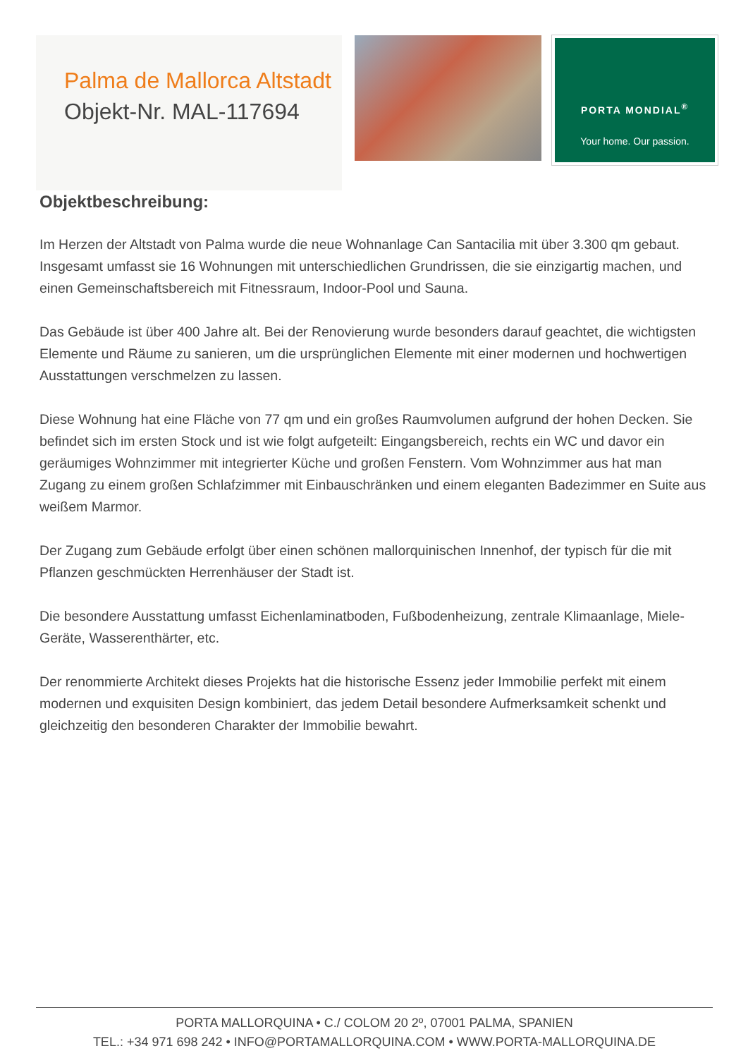Palma de Mallorca Altstadt
Objekt-Nr. MAL-117694
PORTA MONDIAL<sup>®</sup>
Your home. Our passion.
Objektbeschreibung:
Im Herzen der Altstadt von Palma wurde die neue Wohnanlage Can Santacilia mit über 3.300 qm gebaut. Insgesamt umfasst sie 16 Wohnungen mit unterschiedlichen Grundrissen, die sie einzigartig machen, und einen Gemeinschaftsbereich mit Fitnessraum, Indoor-Pool und Sauna.
Das Gebäude ist über 400 Jahre alt. Bei der Renovierung wurde besonders darauf geachtet, die wichtigsten Elemente und Räume zu sanieren, um die ursprünglichen Elemente mit einer modernen und hochwertigen Ausstattungen verschmelzen zu lassen.
Diese Wohnung hat eine Fläche von 77 qm und ein großes Raumvolumen aufgrund der hohen Decken. Sie befindet sich im ersten Stock und ist wie folgt aufgeteilt: Eingangsbereich, rechts ein WC und davor ein geräumiges Wohnzimmer mit integrierter Küche und großen Fenstern. Vom Wohnzimmer aus hat man Zugang zu einem großen Schlafzimmer mit Einbauschränken und einem eleganten Badezimmer en Suite aus weißem Marmor.
Der Zugang zum Gebäude erfolgt über einen schönen mallorquinischen Innenhof, der typisch für die mit Pflanzen geschmückten Herrenhäuser der Stadt ist.
Die besondere Ausstattung umfasst Eichenlaminatboden, Fußbodenheizung, zentrale Klimaanlage, Miele-Geräte, Wasserenthärter, etc.
Der renommierte Architekt dieses Projekts hat die historische Essenz jeder Immobilie perfekt mit einem modernen und exquisiten Design kombiniert, das jedem Detail besondere Aufmerksamkeit schenkt und gleichzeitig den besonderen Charakter der Immobilie bewahrt.
PORTA MALLORQUINA • C./ COLOM 20 2º, 07001 PALMA, SPANIEN
TEL.: +34 971 698 242 • INFO@PORTAMALLORQUINA.COM • WWW.PORTA-MALLORQUINA.DE